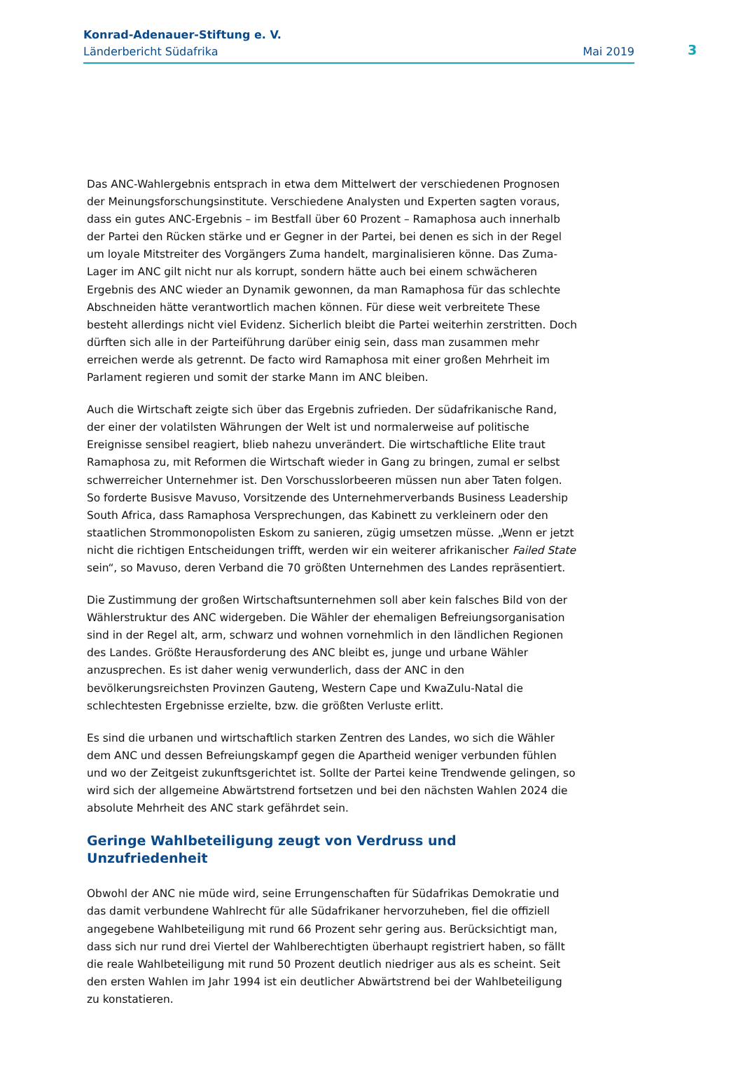Konrad-Adenauer-Stiftung e. V.
Länderbericht Südafrika Mai 2019
3
Das ANC-Wahlergebnis entsprach in etwa dem Mittelwert der verschiedenen Prognosen der Meinungsforschungsinstitute. Verschiedene Analysten und Experten sagten voraus, dass ein gutes ANC-Ergebnis – im Bestfall über 60 Prozent – Ramaphosa auch innerhalb der Partei den Rücken stärke und er Gegner in der Partei, bei denen es sich in der Regel um loyale Mitstreiter des Vorgängers Zuma handelt, marginalisieren könne. Das Zuma-Lager im ANC gilt nicht nur als korrupt, sondern hätte auch bei einem schwächeren Ergebnis des ANC wieder an Dynamik gewonnen, da man Ramaphosa für das schlechte Abschneiden hätte verantwortlich machen können. Für diese weit verbreitete These besteht allerdings nicht viel Evidenz. Sicherlich bleibt die Partei weiterhin zerstritten. Doch dürften sich alle in der Parteiführung darüber einig sein, dass man zusammen mehr erreichen werde als getrennt. De facto wird Ramaphosa mit einer großen Mehrheit im Parlament regieren und somit der starke Mann im ANC bleiben.
Auch die Wirtschaft zeigte sich über das Ergebnis zufrieden. Der südafrikanische Rand, der einer der volatilsten Währungen der Welt ist und normalerweise auf politische Ereignisse sensibel reagiert, blieb nahezu unverändert. Die wirtschaftliche Elite traut Ramaphosa zu, mit Reformen die Wirtschaft wieder in Gang zu bringen, zumal er selbst schwerreicher Unternehmer ist. Den Vorschusslorbeeren müssen nun aber Taten folgen. So forderte Busisve Mavuso, Vorsitzende des Unternehmerverbands Business Leadership South Africa, dass Ramaphosa Versprechungen, das Kabinett zu verkleinern oder den staatlichen Strommonopolisten Eskom zu sanieren, zügig umsetzen müsse. „Wenn er jetzt nicht die richtigen Entscheidungen trifft, werden wir ein weiterer afrikanischer Failed State sein“, so Mavuso, deren Verband die 70 größten Unternehmen des Landes repräsentiert.
Die Zustimmung der großen Wirtschaftsunternehmen soll aber kein falsches Bild von der Wählerstruktur des ANC widergeben. Die Wähler der ehemaligen Befreiungsorganisation sind in der Regel alt, arm, schwarz und wohnen vornehmlich in den ländlichen Regionen des Landes. Größte Herausforderung des ANC bleibt es, junge und urbane Wähler anzusprechen. Es ist daher wenig verwunderlich, dass der ANC in den bevölkerungsreichsten Provinzen Gauteng, Western Cape und KwaZulu-Natal die schlechtesten Ergebnisse erzielte, bzw. die größten Verluste erlitt.
Es sind die urbanen und wirtschaftlich starken Zentren des Landes, wo sich die Wähler dem ANC und dessen Befreiungskampf gegen die Apartheid weniger verbunden fühlen und wo der Zeitgeist zukunftsgerichtet ist. Sollte der Partei keine Trendwende gelingen, so wird sich der allgemeine Abwärtstrend fortsetzen und bei den nächsten Wahlen 2024 die absolute Mehrheit des ANC stark gefährdet sein.
Geringe Wahlbeteiligung zeugt von Verdruss und Unzufriedenheit
Obwohl der ANC nie müde wird, seine Errungenschaften für Südafrikas Demokratie und das damit verbundene Wahlrecht für alle Südafrikaner hervorzuheben, fiel die offiziell angegebene Wahlbeteiligung mit rund 66 Prozent sehr gering aus. Berücksichtigt man, dass sich nur rund drei Viertel der Wahlberechtigten überhaupt registriert haben, so fällt die reale Wahlbeteiligung mit rund 50 Prozent deutlich niedriger aus als es scheint. Seit den ersten Wahlen im Jahr 1994 ist ein deutlicher Abwärtstrend bei der Wahlbeteiligung zu konstatieren.